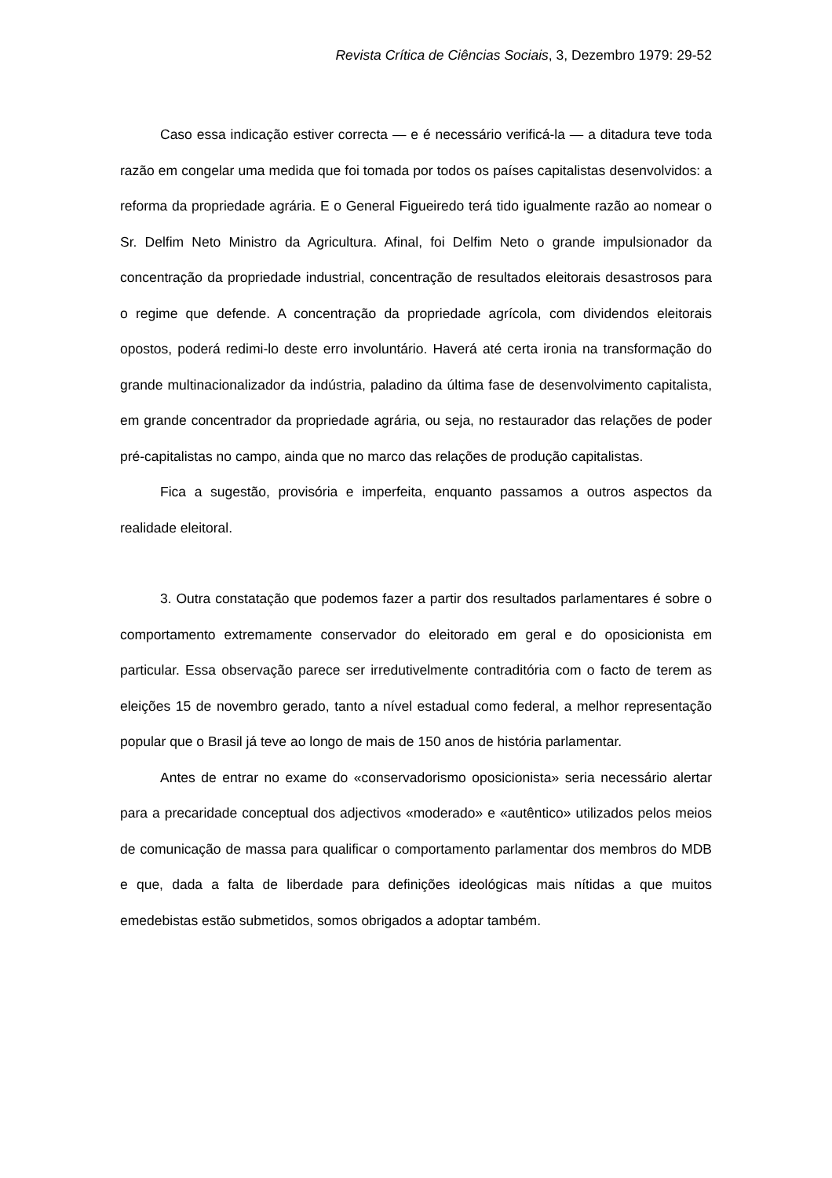Revista Crítica de Ciências Sociais, 3, Dezembro 1979: 29-52
Caso essa indicação estiver correcta — e é necessário verificá-la — a ditadura teve toda razão em congelar uma medida que foi tomada por todos os países capitalistas desenvolvidos: a reforma da propriedade agrária. E o General Figueiredo terá tido igualmente razão ao nomear o Sr. Delfim Neto Ministro da Agricultura. Afinal, foi Delfim Neto o grande impulsionador da concentração da propriedade industrial, concentração de resultados eleitorais desastrosos para o regime que defende. A concentração da propriedade agrícola, com dividendos eleitorais opostos, poderá redimi-lo deste erro involuntário. Haverá até certa ironia na transformação do grande multinacionalizador da indústria, paladino da última fase de desenvolvimento capitalista, em grande concentrador da propriedade agrária, ou seja, no restaurador das relações de poder pré-capitalistas no campo, ainda que no marco das relações de produção capitalistas.
Fica a sugestão, provisória e imperfeita, enquanto passamos a outros aspectos da realidade eleitoral.
3. Outra constatação que podemos fazer a partir dos resultados parlamentares é sobre o comportamento extremamente conservador do eleitorado em geral e do oposicionista em particular. Essa observação parece ser irredutivelmente contraditória com o facto de terem as eleições 15 de novembro gerado, tanto a nível estadual como federal, a melhor representação popular que o Brasil já teve ao longo de mais de 150 anos de história parlamentar.
Antes de entrar no exame do «conservadorismo oposicionista» seria necessário alertar para a precaridade conceptual dos adjectivos «moderado» e «autêntico» utilizados pelos meios de comunicação de massa para qualificar o comportamento parlamentar dos membros do MDB e que, dada a falta de liberdade para definições ideológicas mais nítidas a que muitos emedebistas estão submetidos, somos obrigados a adoptar também.